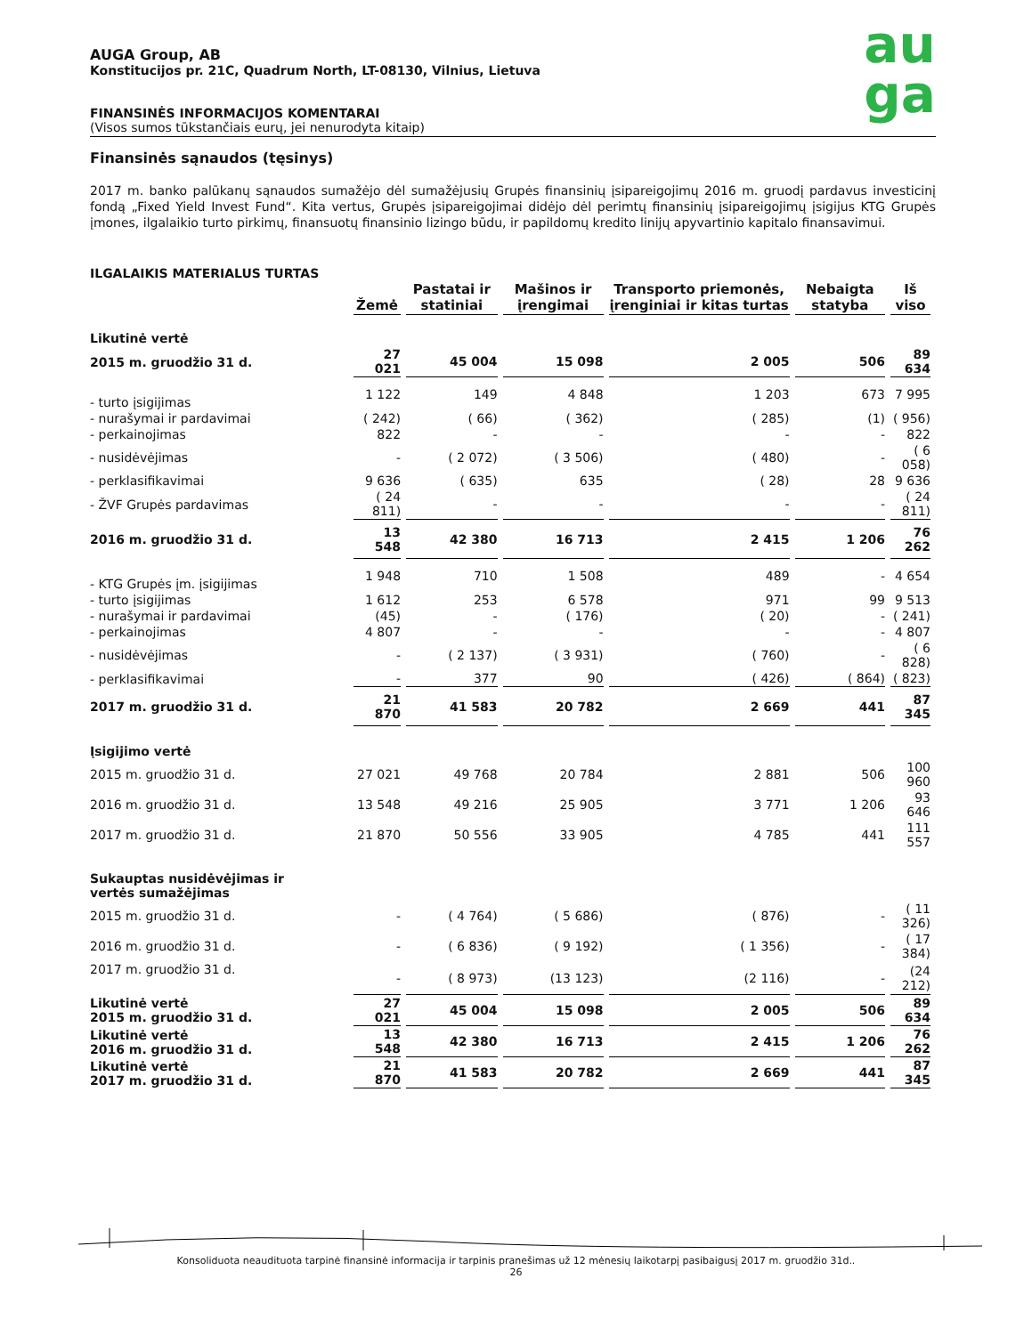AUGA Group, AB
Konstitucijos pr. 21C, Quadrum North, LT-08130, Vilnius, Lietuva
FINANSINĖS INFORMACIJOS KOMENTARAI
(Visos sumos tūkstančiais eurų, jei nenurodyta kitaip)
au
ga
Finansinės sąnaudos (tęsinys)
2017 m. banko palūkanų sąnaudos sumažėjo dėl sumažėjusių Grupės finansinių įsipareigojimų 2016 m. gruodį pardavus investicinį fondą „Fixed Yield Invest Fund“. Kita vertus, Grupės įsipareigojimai didėjo dėl perimtų finansinių įsipareigojimų įsigijus KTG Grupės įmones, ilgalaikio turto pirkimų, finansuotų finansinio lizingo būdu, ir papildomų kredito linijų apyvartinio kapitalo finansavimui.
ILGALAIKIS MATERIALUS TURTAS
| | Žemė | Pastatai ir statiniai | Mašinos ir įrengimai | Transporto priemonės, įrenginiai ir kitas turtas | Nebaigta statyba | Iš viso |
| --- | --- | --- | --- | --- | --- | --- |
| Likutinė vertė | | | | | | |
| 2015 m. gruodžio 31 d. | 27 021 | 45 004 | 15 098 | 2 005 | 506 | 89 634 |
| - turto įsigijimas | 1 122 | 149 | 4 848 | 1 203 | 673 | 7 995 |
| - nurašymai ir pardavimai | ( 242) | ( 66) | ( 362) | ( 285) | (1) | ( 956) |
| - perkainojimas | 822 | - | - | - | - | 822 |
| - nusidėvėjimas | - | ( 2 072) | ( 3 506) | ( 480) | - | ( 6 058) |
| - perklasifikavimai | 9 636 | ( 635) | 635 | ( 28) | 28 | 9 636 |
| - ŽVF Grupės pardavimas | ( 24 811) | - | - | - | - | ( 24 811) |
| 2016 m. gruodžio 31 d. | 13 548 | 42 380 | 16 713 | 2 415 | 1 206 | 76 262 |
| - KTG Grupės įm. įsigijimas | 1 948 | 710 | 1 508 | 489 | - | 4 654 |
| - turto įsigijimas | 1 612 | 253 | 6 578 | 971 | 99 | 9 513 |
| - nurašymai ir pardavimai | (45) | - | ( 176) | ( 20) | - | ( 241) |
| - perkainojimas | 4 807 | - | - | - | - | 4 807 |
| - nusidėvėjimas | - | ( 2 137) | ( 3 931) | ( 760) | - | ( 6 828) |
| - perklasifikavimai | - | 377 | 90 | ( 426) | ( 864) | ( 823) |
| 2017 m. gruodžio 31 d. | 21 870 | 41 583 | 20 782 | 2 669 | 441 | 87 345 |
| Įsigijimo vertė | | | | | | |
| 2015 m. gruodžio 31 d. | 27 021 | 49 768 | 20 784 | 2 881 | 506 | 100 960 |
| 2016 m. gruodžio 31 d. | 13 548 | 49 216 | 25 905 | 3 771 | 1 206 | 93 646 |
| 2017 m. gruodžio 31 d. | 21 870 | 50 556 | 33 905 | 4 785 | 441 | 111 557 |
| Sukauptas nusidėvėjimas ir vertės sumažėjimas | | | | | | |
| 2015 m. gruodžio 31 d. | - | ( 4 764) | ( 5 686) | ( 876) | - | ( 11 326) |
| 2016 m. gruodžio 31 d. | - | ( 6 836) | ( 9 192) | ( 1 356) | - | ( 17 384) |
| 2017 m. gruodžio 31 d. | - | ( 8 973) | (13 123) | (2 116) | - | (24 212) |
| Likutinė vertė 2015 m. gruodžio 31 d. | 27 021 | 45 004 | 15 098 | 2 005 | 506 | 89 634 |
| Likutinė vertė 2016 m. gruodžio 31 d. | 13 548 | 42 380 | 16 713 | 2 415 | 1 206 | 76 262 |
| Likutinė vertė 2017 m. gruodžio 31 d. | 21 870 | 41 583 | 20 782 | 2 669 | 441 | 87 345 |
Konsoliduota neaudituota tarpinė finansinė informacija ir tarpinis pranešimas už 12 mėnesių laikotarpį pasibaigusį 2017 m. gruodžio 31d..
26